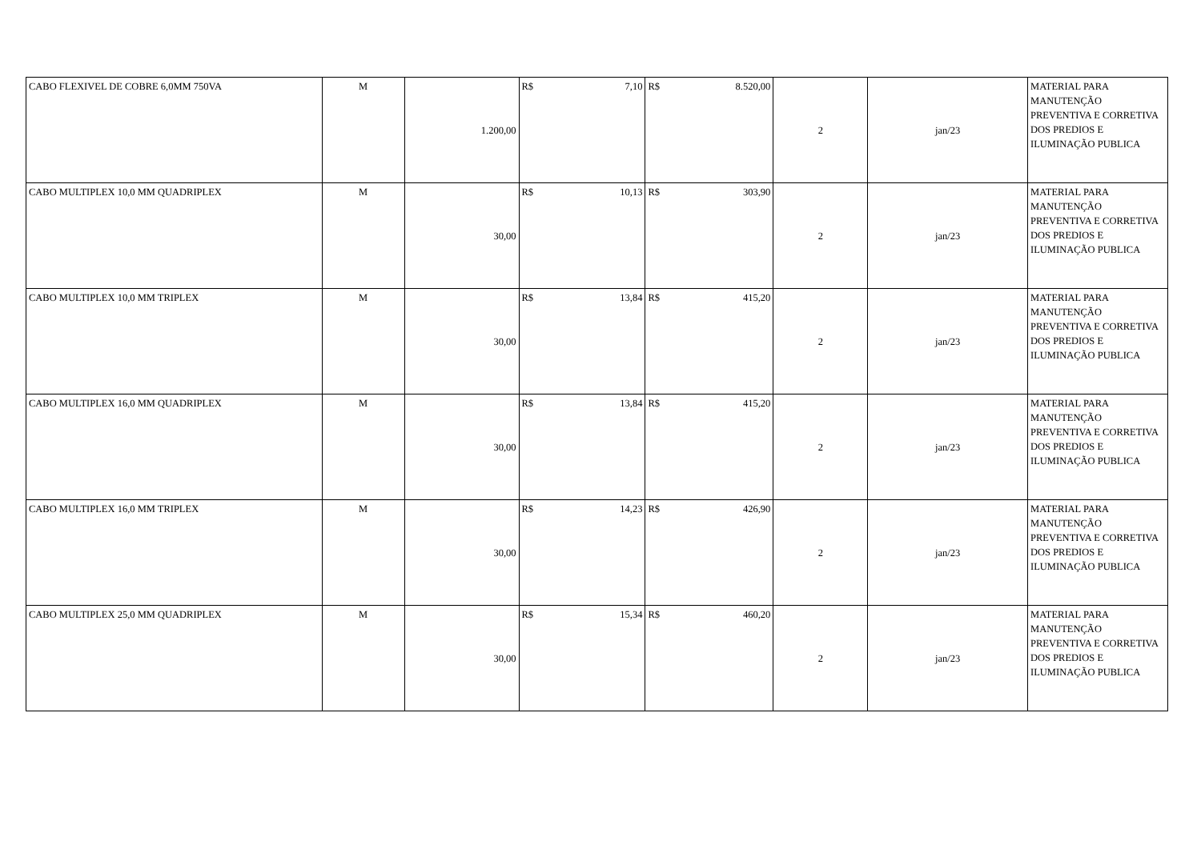| CABO FLEXIVEL DE COBRE 6,0MM 750VA | M | 1.200,00 | R$ 7,10 | R$ 8.520,00 | 2 | jan/23 | MATERIAL PARA MANUTENÇÃO PREVENTIVA E CORRETIVA DOS PREDIOS E ILUMINAÇÃO PUBLICA |
| CABO MULTIPLEX 10,0 MM QUADRIPLEX | M | 30,00 | R$ 10,13 | R$ 303,90 | 2 | jan/23 | MATERIAL PARA MANUTENÇÃO PREVENTIVA E CORRETIVA DOS PREDIOS E ILUMINAÇÃO PUBLICA |
| CABO MULTIPLEX 10,0 MM TRIPLEX | M | 30,00 | R$ 13,84 | R$ 415,20 | 2 | jan/23 | MATERIAL PARA MANUTENÇÃO PREVENTIVA E CORRETIVA DOS PREDIOS E ILUMINAÇÃO PUBLICA |
| CABO MULTIPLEX 16,0 MM QUADRIPLEX | M | 30,00 | R$ 13,84 | R$ 415,20 | 2 | jan/23 | MATERIAL PARA MANUTENÇÃO PREVENTIVA E CORRETIVA DOS PREDIOS E ILUMINAÇÃO PUBLICA |
| CABO MULTIPLEX 16,0 MM TRIPLEX | M | 30,00 | R$ 14,23 | R$ 426,90 | 2 | jan/23 | MATERIAL PARA MANUTENÇÃO PREVENTIVA E CORRETIVA DOS PREDIOS E ILUMINAÇÃO PUBLICA |
| CABO MULTIPLEX 25,0 MM QUADRIPLEX | M | 30,00 | R$ 15,34 | R$ 460,20 | 2 | jan/23 | MATERIAL PARA MANUTENÇÃO PREVENTIVA E CORRETIVA DOS PREDIOS E ILUMINAÇÃO PUBLICA |